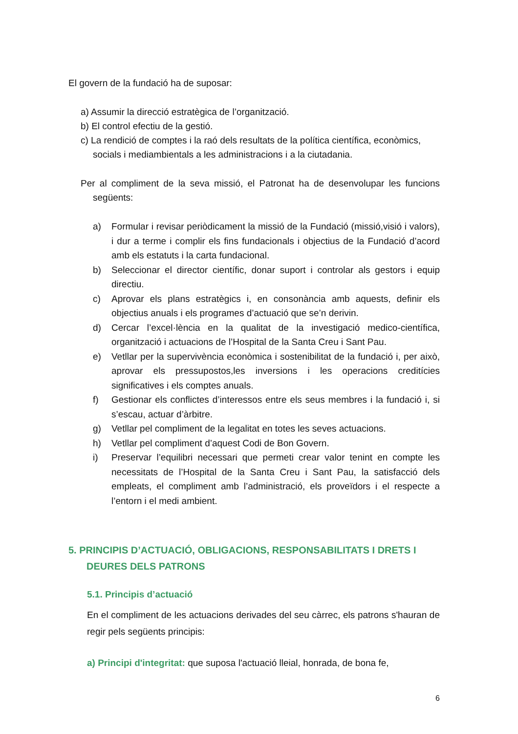El govern de la fundació ha de suposar:
a) Assumir la direcció estratègica de l’organització.
b) El control efectiu de la gestió.
c) La rendició de comptes i la raó dels resultats de la política científica, econòmics, socials i mediambientals a les administracions i a la ciutadania.
Per al compliment de la seva missió, el Patronat ha de desenvolupar les funcions següents:
a) Formular i revisar periòdicament la missió de la Fundació (missió,visió i valors), i dur a terme i complir els fins fundacionals i objectius de la Fundació d’acord amb els estatuts i la carta fundacional.
b) Seleccionar el director científic, donar suport i controlar als gestors i equip directiu.
c) Aprovar els plans estratègics i, en consonància amb aquests, definir els objectius anuals i els programes d’actuació que se’n derivin.
d) Cercar l’excel·lència en la qualitat de la investigació medico-científica, organització i actuacions de l’Hospital de la Santa Creu i Sant Pau.
e) Vetllar per la supervivència econòmica i sostenibilitat de la fundació i, per això, aprovar els pressupostos,les inversions i les operacions creditícies significatives i els comptes anuals.
f) Gestionar els conflictes d’interessos entre els seus membres i la fundació i, si s’escau, actuar d’àrbitre.
g) Vetllar pel compliment de la legalitat en totes les seves actuacions.
h) Vetllar pel compliment d’aquest Codi de Bon Govern.
i) Preservar l’equilibri necessari que permeti crear valor tenint en compte les necessitats de l’Hospital de la Santa Creu i Sant Pau, la satisfacció dels empleats, el compliment amb l’administració, els proveïdors i el respecte a l’entorn i el medi ambient.
5. PRINCIPIS D’ACTUACIÓ, OBLIGACIONS, RESPONSABILITATS I DRETS I DEURES DELS PATRONS
5.1. Principis d’actuació
En el compliment de les actuacions derivades del seu càrrec, els patrons s'hauran de regir pels següents principis:
a) Principi d'integritat: que suposa l'actuació lleial, honrada, de bona fe,
6